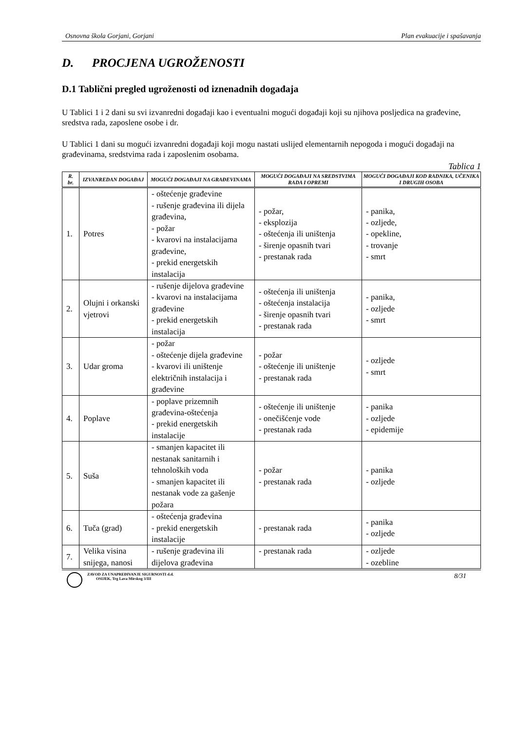Osnovna škola Gorjani, Gorjani Plan evakuacije i spašavanja
D. PROCJENA UGROŽENOSTI
D.1 Tablični pregled ugroženosti od iznenadnih događaja
U Tablici 1 i 2 dani su svi izvanredni događaji kao i eventualni mogući događaji koji su njihova posljedica na građevine, sredstva rada, zaposlene osobe i dr.
U Tablici 1 dani su mogući izvanredni događaji koji mogu nastati uslijed elementarnih nepogoda i mogući događaji na građevinama, sredstvima rada i zaposlenim osobama.
Tablica 1
| R. br. | IZVANREDAN DOGAĐAJ | MOGUĆI DOGAĐAJI NA GRAĐEVINAMA | MOGUĆI DOGAĐAJI NA SREDSTVIMA RADA I OPREMI | MOGUĆI DOGAĐAJI KOD RADNIKA, UČENIKA I DRUGIH OSOBA |
| --- | --- | --- | --- | --- |
| 1. | Potres | - oštećenje građevine - rušenje građevina ili dijela građevina, - požar - kvarovi na instalacijama građevine, - prekid energetskih instalacija | - požar, - eksplozija - oštećenja ili uništenja - širenje opasnih tvari - prestanak rada | - panika, - ozljede, - opekline, - trovanje - smrt |
| 2. | Olujni i orkanski vjetrovi | - rušenje dijelova građevine - kvarovi na instalacijama građevine - prekid energetskih instalacija | - oštećenja ili uništenja - oštećenja instalacija - širenje opasnih tvari - prestanak rada | - panika, - ozljede - smrt |
| 3. | Udar groma | - požar - oštećenje dijela građevine - kvarovi ili uništenje električnih instalacija i građevine | - požar - oštećenje ili uništenje - prestanak rada | - ozljede - smrt |
| 4. | Poplave | - poplave prizemnih građevina-oštećenja - prekid energetskih instalacije | - oštećenje ili uništenje - onečišćenje vode - prestanak rada | - panika - ozljede - epidemije |
| 5. | Suša | - smanjen kapacitet ili nestanak sanitarnih i tehnoloških voda - smanjen kapacitet ili nestanak vode za gašenje požara | - požar - prestanak rada | - panika - ozljede |
| 6. | Tuča (grad) | - oštećenja građevina - prekid energetskih instalacije | - prestanak rada | - panika - ozljede |
| 7. | Velika visina snijega, nanosi | - rušenje građevina ili dijelova građevina | - prestanak rada | - ozljede - ozebline |
ZAVOD ZA UNAPREĐIVANJE SIGURNOSTI d.d.
OSIJEK, Trg Lava Mirskog 3/III
8/31